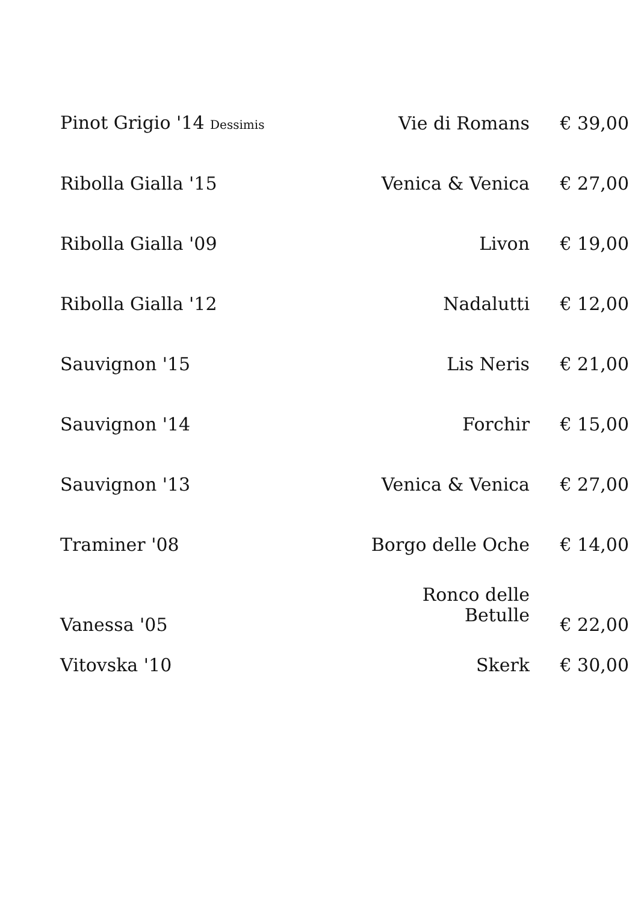| Pinot Grigio '14 Dessimis | Vie di Romans | € 39,00 |
| Ribolla Gialla '15 | Venica & Venica | € 27,00 |
| Ribolla Gialla '09 | Livon | € 19,00 |
| Ribolla Gialla '12 | Nadalutti | € 12,00 |
| Sauvignon '15 | Lis Neris | € 21,00 |
| Sauvignon '14 | Forchir | € 15,00 |
| Sauvignon '13 | Venica & Venica | € 27,00 |
| Traminer '08 | Borgo delle Oche | € 14,00 |
| Vanessa '05 | Ronco delle Betulle | € 22,00 |
| Vitovska '10 | Skerk | € 30,00 |